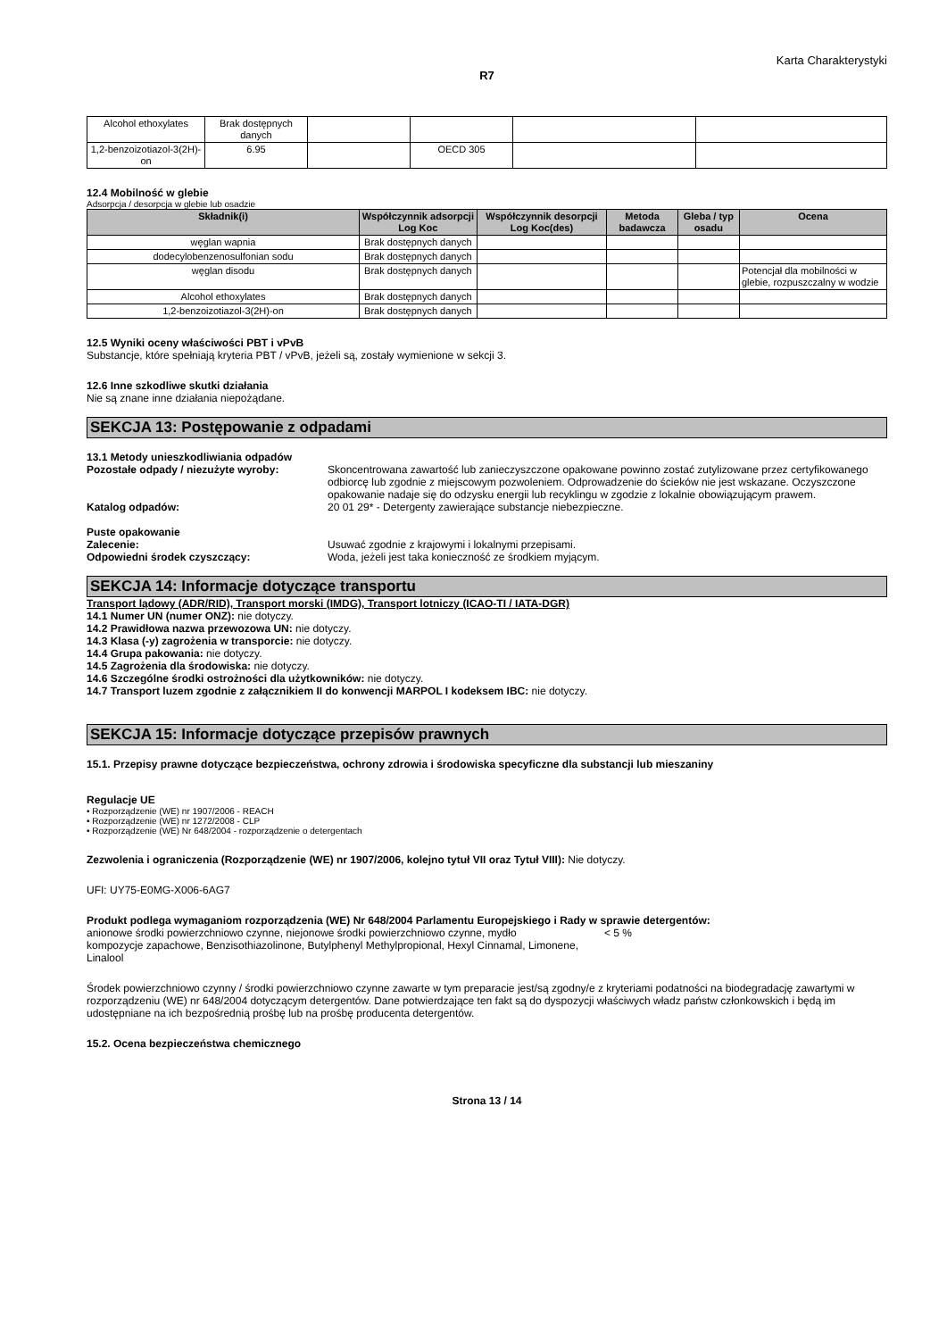Karta Charakterystyki
R7
| Alcohol ethoxylates | Brak dostępnych danych | | | | |
| 1,2-benzoizotiazol-3(2H)-on | 6.95 | | OECD 305 | | |
12.4 Mobilność w glebie
Adsorpcja / desorpcja w glebie lub osadzie
| Składnik(i) | Współczynnik adsorpcji Log Koc | Współczynnik desorpcji Log Koc(des) | Metoda badawcza | Gleba / typ osadu | Ocena |
| --- | --- | --- | --- | --- | --- |
| węglan wapnia | Brak dostępnych danych | | | | |
| dodecylobenzenosulfonian sodu | Brak dostępnych danych | | | | |
| węglan disodu | Brak dostępnych danych | | | | Potencjał dla mobilności w glebie, rozpuszczalny w wodzie |
| Alcohol ethoxylates | Brak dostępnych danych | | | | |
| 1,2-benzoizotiazol-3(2H)-on | Brak dostępnych danych | | | | |
12.5 Wyniki oceny właściwości PBT i vPvB
Substancje, które spełniają kryteria PBT / vPvB, jeżeli są, zostały wymienione w sekcji 3.
12.6 Inne szkodliwe skutki działania
Nie są znane inne działania niepożądane.
SEKCJA 13: Postępowanie z odpadami
13.1 Metody unieszkodliwiania odpadów
Pozostałe odpady / niezużyte wyroby: Skoncentrowana zawartość lub zanieczyszczone opakowane powinno zostać zutylizowane przez certyfikowanego odbiorcę lub zgodnie z miejscowym pozwoleniem. Odprowadzenie do ścieków nie jest wskazane. Oczyszczone opakowanie nadaje się do odzysku energii lub recyklingu w zgodzie z lokalnie obowiązującym prawem.
Katalog odpadów: 20 01 29* - Detergenty zawierające substancje niebezpieczne.
Puste opakowanie
Zalecenie: Usuwać zgodnie z krajowymi i lokalnymi przepisami.
Odpowiedni środek czyszczący: Woda, jeżeli jest taka konieczność ze środkiem myjącym.
SEKCJA 14: Informacje dotyczące transportu
Transport lądowy (ADR/RID), Transport morski (IMDG), Transport lotniczy (ICAO-TI / IATA-DGR)
14.1 Numer UN (numer ONZ): nie dotyczy.
14.2 Prawidłowa nazwa przewozowa UN: nie dotyczy.
14.3 Klasa (-y) zagrożenia w transporcie: nie dotyczy.
14.4 Grupa pakowania: nie dotyczy.
14.5 Zagrożenia dla środowiska: nie dotyczy.
14.6 Szczególne środki ostrożności dla użytkowników: nie dotyczy.
14.7 Transport luzem zgodnie z załącznikiem II do konwencji MARPOL I kodeksem IBC: nie dotyczy.
SEKCJA 15: Informacje dotyczące przepisów prawnych
15.1. Przepisy prawne dotyczące bezpieczeństwa, ochrony zdrowia i środowiska specyficzne dla substancji lub mieszaniny
Regulacje UE
• Rozporządzenie (WE) nr 1907/2006 - REACH
• Rozporządzenie (WE) nr 1272/2008 - CLP
• Rozporządzenie (WE) Nr 648/2004 - rozporządzenie o detergentach
Zezwolenia i ograniczenia (Rozporządzenie (WE) nr 1907/2006, kolejno tytuł VII oraz Tytuł VIII): Nie dotyczy.
UFI: UY75-E0MG-X006-6AG7
Produkt podlega wymaganiom rozporządzenia (WE) Nr 648/2004 Parlamentu Europejskiego i Rady w sprawie detergentów:
anionowe środki powierzchniowo czynne, niejonowe środki powierzchniowo czynne, mydło
< 5 %
kompozycje zapachowe, Benzisothiazolinone, Butylphenyl Methylpropional, Hexyl Cinnamal, Limonene, Linalool
Środek powierzchniowo czynny / środki powierzchniowo czynne zawarte w tym preparacie jest/są zgodny/e z kryteriami podatności na biodegradację zawartymi w rozporządzeniu (WE) nr 648/2004 dotyczącym detergentów. Dane potwierdzające ten fakt są do dyspozycji właściwych władz państw członkowskich i będą im udostępniane na ich bezpośrednią prośbę lub na prośbę producenta detergentów.
15.2. Ocena bezpieczeństwa chemicznego
Strona 13 / 14